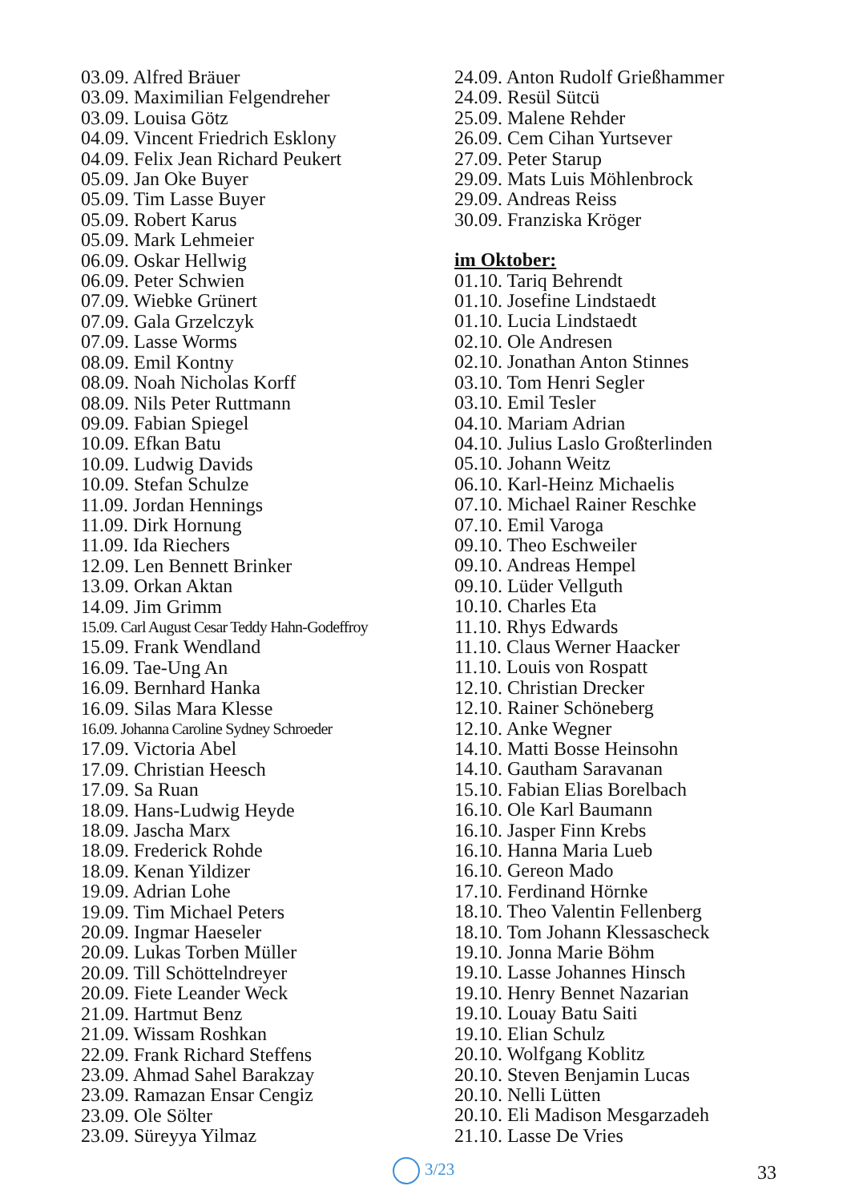03.09. Alfred Bräuer
03.09. Maximilian Felgendreher
03.09. Louisa Götz
04.09. Vincent Friedrich Esklony
04.09. Felix Jean Richard Peukert
05.09. Jan Oke Buyer
05.09. Tim Lasse Buyer
05.09. Robert Karus
05.09. Mark Lehmeier
06.09. Oskar Hellwig
06.09. Peter Schwien
07.09. Wiebke Grünert
07.09. Gala Grzelczyk
07.09. Lasse Worms
08.09. Emil Kontny
08.09. Noah Nicholas Korff
08.09. Nils Peter Ruttmann
09.09. Fabian Spiegel
10.09. Efkan Batu
10.09. Ludwig Davids
10.09. Stefan Schulze
11.09. Jordan Hennings
11.09. Dirk Hornung
11.09. Ida Riechers
12.09. Len Bennett Brinker
13.09. Orkan Aktan
14.09. Jim Grimm
15.09. Carl August Cesar Teddy Hahn-Godeffroy
15.09. Frank Wendland
16.09. Tae-Ung An
16.09. Bernhard Hanka
16.09. Silas Mara Klesse
16.09. Johanna Caroline Sydney Schroeder
17.09. Victoria Abel
17.09. Christian Heesch
17.09. Sa Ruan
18.09. Hans-Ludwig Heyde
18.09. Jascha Marx
18.09. Frederick Rohde
18.09. Kenan Yildizer
19.09. Adrian Lohe
19.09. Tim Michael Peters
20.09. Ingmar Haeseler
20.09. Lukas Torben Müller
20.09. Till Schöttelndreyer
20.09. Fiete Leander Weck
21.09. Hartmut Benz
21.09. Wissam Roshkan
22.09. Frank Richard Steffens
23.09. Ahmad Sahel Barakzay
23.09. Ramazan Ensar Cengiz
23.09. Ole Sölter
23.09. Süreyya Yilmaz
24.09. Anton Rudolf Grießhammer
24.09. Resül Sütcü
25.09. Malene Rehder
26.09. Cem Cihan Yurtsever
27.09. Peter Starup
29.09. Mats Luis Möhlenbrock
29.09. Andreas Reiss
30.09. Franziska Kröger
im Oktober:
01.10. Tariq Behrendt
01.10. Josefine Lindstaedt
01.10. Lucia Lindstaedt
02.10. Ole Andresen
02.10. Jonathan Anton Stinnes
03.10. Tom Henri Segler
03.10. Emil Tesler
04.10. Mariam Adrian
04.10. Julius Laslo Großterlinden
05.10. Johann Weitz
06.10. Karl-Heinz Michaelis
07.10. Michael Rainer Reschke
07.10. Emil Varoga
09.10. Theo Eschweiler
09.10. Andreas Hempel
09.10. Lüder Vellguth
10.10. Charles Eta
11.10. Rhys Edwards
11.10. Claus Werner Haacker
11.10. Louis von Rospatt
12.10. Christian Drecker
12.10. Rainer Schöneberg
12.10. Anke Wegner
14.10. Matti Bosse Heinsohn
14.10. Gautham Saravanan
15.10. Fabian Elias Borelbach
16.10. Ole Karl Baumann
16.10. Jasper Finn Krebs
16.10. Hanna Maria Lueb
16.10. Gereon Mado
17.10. Ferdinand Hörnke
18.10. Theo Valentin Fellenberg
18.10. Tom Johann Klessascheck
19.10. Jonna Marie Böhm
19.10. Lasse Johannes Hinsch
19.10. Henry Bennet Nazarian
19.10. Louay Batu Saiti
19.10. Elian Schulz
20.10. Wolfgang Koblitz
20.10. Steven Benjamin Lucas
20.10. Nelli Lütten
20.10. Eli Madison Mesgarzadeh
21.10. Lasse De Vries
3/23 33